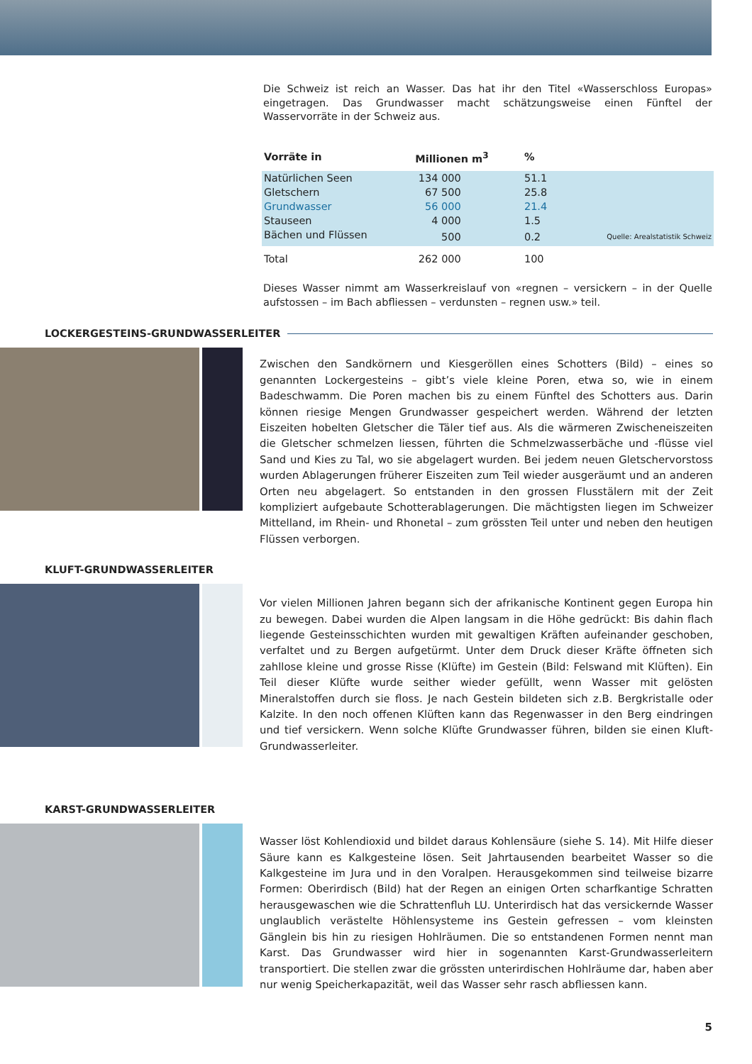Die Schweiz ist reich an Wasser. Das hat ihr den Titel «Wasserschloss Europas» eingetragen. Das Grundwasser macht schätzungsweise einen Fünftel der Wasservorräte in der Schweiz aus.
| Vorräte in | Millionen m<sup>3</sup> | % | |
| --- | --- | --- | --- |
| Natürlichen Seen | 134 000 | 51.1 | |
| Gletschern | 67 500 | 25.8 | |
| Grundwasser | 56 000 | 21.4 | |
| Stauseen | 4 000 | 1.5 | |
| Bächen und Flüssen | 500 | 0.2 | Quelle: Arealstatistik Schweiz |
| Total | 262 000 | 100 | |
Dieses Wasser nimmt am Wasserkreislauf von «regnen – versickern – in der Quelle aufstossen – im Bach abfliessen – verdunsten – regnen usw.» teil.
LOCKERGESTEINS-GRUNDWASSERLEITER
Zwischen den Sandkörnern und Kiesgeröllen eines Schotters (Bild) – eines so genannten Lockergesteins – gibt’s viele kleine Poren, etwa so, wie in einem Badeschwamm. Die Poren machen bis zu einem Fünftel des Schotters aus. Darin können riesige Mengen Grundwasser gespeichert werden. Während der letzten Eiszeiten hobelten Gletscher die Täler tief aus. Als die wärmeren Zwischeneiszeiten die Gletscher schmelzen liessen, führten die Schmelzwasserbäche und -flüsse viel Sand und Kies zu Tal, wo sie abgelagert wurden. Bei jedem neuen Gletschervorstoss wurden Ablagerungen früherer Eiszeiten zum Teil wieder ausgeräumt und an anderen Orten neu abgelagert. So entstanden in den grossen Flusstälern mit der Zeit kompliziert aufgebaute Schotterablagerungen. Die mächtigsten liegen im Schweizer Mittelland, im Rhein- und Rhonetal – zum grössten Teil unter und neben den heutigen Flüssen verborgen.
KLUFT-GRUNDWASSERLEITER
Vor vielen Millionen Jahren begann sich der afrikanische Kontinent gegen Europa hin zu bewegen. Dabei wurden die Alpen langsam in die Höhe gedrückt: Bis dahin flach liegende Gesteinsschichten wurden mit gewaltigen Kräften aufeinander geschoben, verfaltet und zu Bergen aufgetürmt. Unter dem Druck dieser Kräfte öffneten sich zahllose kleine und grosse Risse (Klüfte) im Gestein (Bild: Felswand mit Klüften). Ein Teil dieser Klüfte wurde seither wieder gefüllt, wenn Wasser mit gelösten Mineralstoffen durch sie floss. Je nach Gestein bildeten sich z.B. Bergkristalle oder Kalzite. In den noch offenen Klüften kann das Regenwasser in den Berg eindringen und tief versickern. Wenn solche Klüfte Grundwasser führen, bilden sie einen Kluft-Grundwasserleiter.
KARST-GRUNDWASSERLEITER
Wasser löst Kohlendioxid und bildet daraus Kohlensäure (siehe S. 14). Mit Hilfe dieser Säure kann es Kalkgesteine lösen. Seit Jahrtausenden bearbeitet Wasser so die Kalkgesteine im Jura und in den Voralpen. Herausgekommen sind teilweise bizarre Formen: Oberirdisch (Bild) hat der Regen an einigen Orten scharfkantige Schratten herausgewaschen wie die Schrattenfluh LU. Unterirdisch hat das versickernde Wasser unglaublich verästelte Höhlensysteme ins Gestein gefressen – vom kleinsten Gänglein bis hin zu riesigen Hohlräumen. Die so entstandenen Formen nennt man Karst. Das Grundwasser wird hier in sogenannten Karst-Grundwasserleitern transportiert. Die stellen zwar die grössten unterirdischen Hohlräume dar, haben aber nur wenig Speicherkapazität, weil das Wasser sehr rasch abfliessen kann.
5